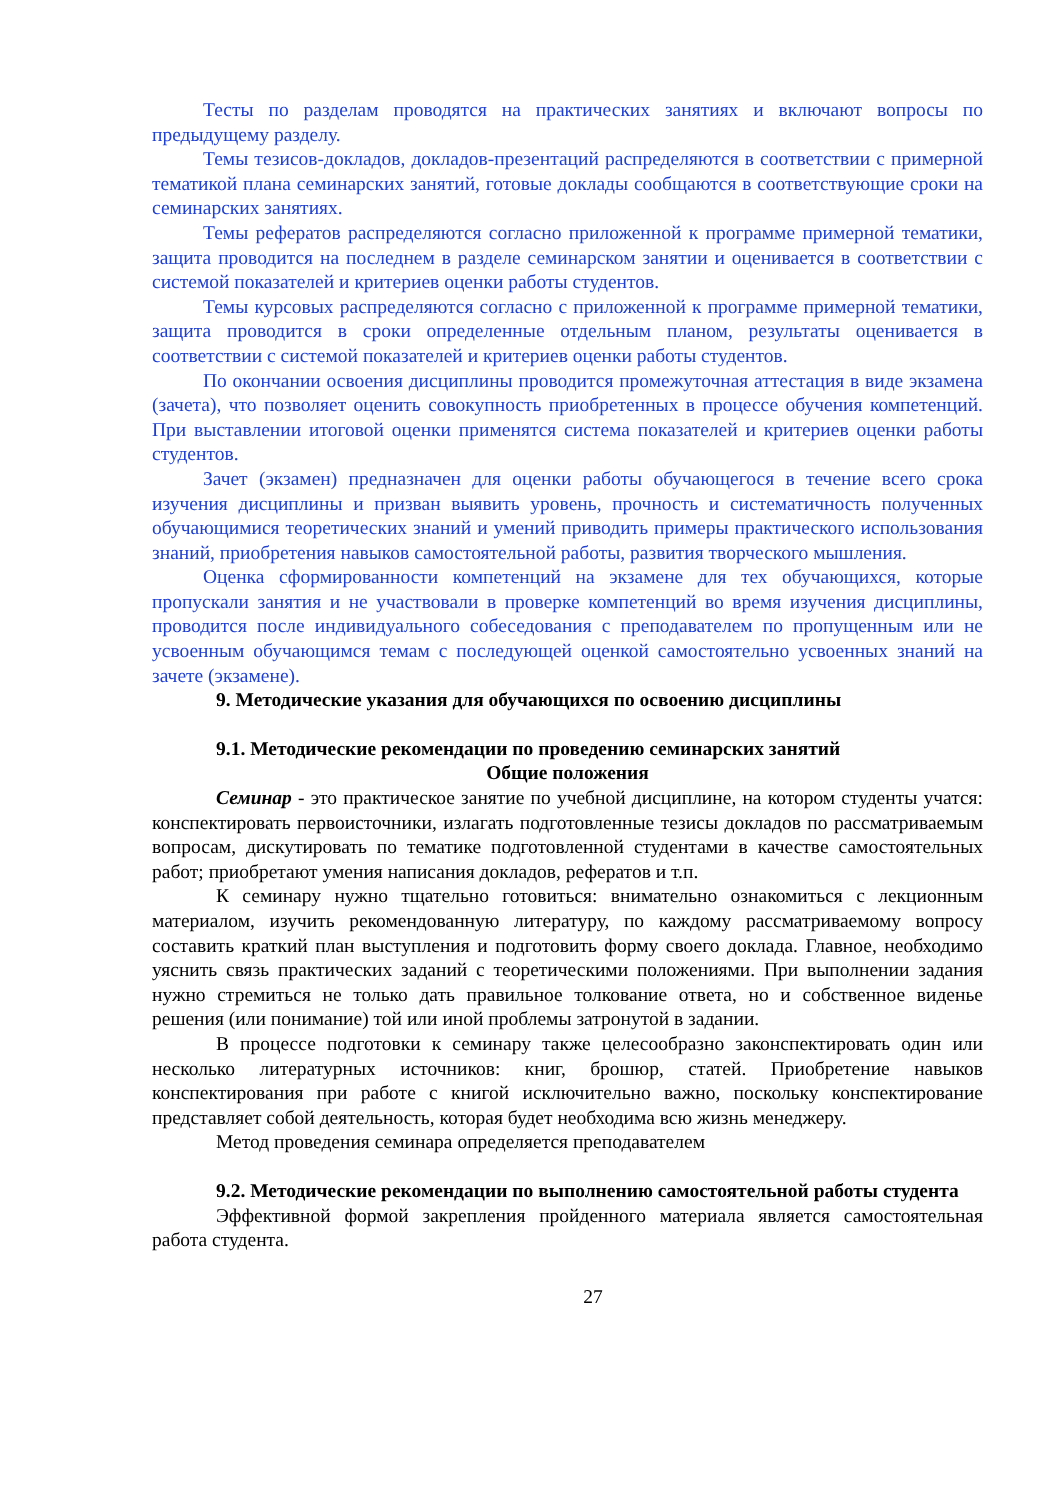Тесты по разделам проводятся на практических занятиях и включают вопросы по предыдущему разделу.
Темы тезисов-докладов, докладов-презентаций распределяются в соответствии с примерной тематикой плана семинарских занятий, готовые доклады сообщаются в соответствующие сроки на семинарских занятиях.
Темы рефератов распределяются согласно приложенной к программе примерной тематики, защита проводится на последнем в разделе семинарском занятии и оценивается в соответствии с системой показателей и критериев оценки работы студентов.
Темы курсовых распределяются согласно с приложенной к программе примерной тематики, защита проводится в сроки определенные отдельным планом, результаты оценивается в соответствии с системой показателей и критериев оценки работы студентов.
По окончании освоения дисциплины проводится промежуточная аттестация в виде экзамена (зачета), что позволяет оценить совокупность приобретенных в процессе обучения компетенций. При выставлении итоговой оценки применятся система показателей и критериев оценки работы студентов.
Зачет (экзамен) предназначен для оценки работы обучающегося в течение всего срока изучения дисциплины и призван выявить уровень, прочность и систематичность полученных обучающимися теоретических знаний и умений приводить примеры практического использования знаний, приобретения навыков самостоятельной работы, развития творческого мышления.
Оценка сформированности компетенций на экзамене для тех обучающихся, которые пропускали занятия и не участвовали в проверке компетенций во время изучения дисциплины, проводится после индивидуального собеседования с преподавателем по пропущенным или не усвоенным обучающимся темам с последующей оценкой самостоятельно усвоенных знаний на зачете (экзамене).
9. Методические указания для обучающихся по освоению дисциплины
9.1. Методические рекомендации по проведению семинарских занятий
Общие положения
Семинар - это практическое занятие по учебной дисциплине, на котором студенты учатся: конспектировать первоисточники, излагать подготовленные тезисы докладов по рассматриваемым вопросам, дискутировать по тематике подготовленной студентами в качестве самостоятельных работ; приобретают умения написания докладов, рефератов и т.п.
К семинару нужно тщательно готовиться: внимательно ознакомиться с лекционным материалом, изучить рекомендованную литературу, по каждому рассматриваемому вопросу составить краткий план выступления и подготовить форму своего доклада. Главное, необходимо уяснить связь практических заданий с теоретическими положениями. При выполнении задания нужно стремиться не только дать правильное толкование ответа, но и собственное виденье решения (или понимание) той или иной проблемы затронутой в задании.
В процессе подготовки к семинару также целесообразно законспектировать один или несколько литературных источников: книг, брошюр, статей. Приобретение навыков конспектирования при работе с книгой исключительно важно, поскольку конспектирование представляет собой деятельность, которая будет необходима всю жизнь менеджеру.
Метод проведения семинара определяется преподавателем
9.2. Методические рекомендации по выполнению самостоятельной работы студента
Эффективной формой закрепления пройденного материала является самостоятельная работа студента.
27